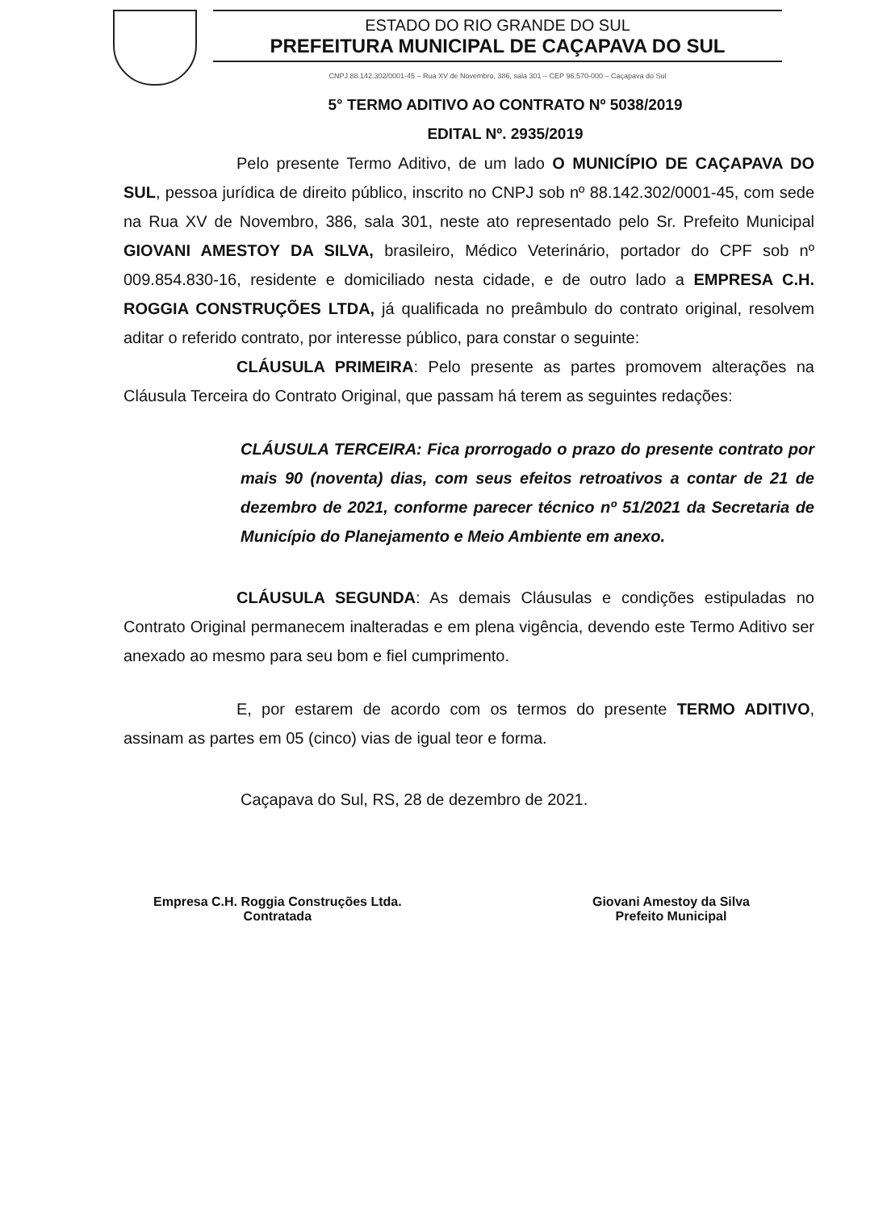ESTADO DO RIO GRANDE DO SUL
PREFEITURA MUNICIPAL DE CAÇAPAVA DO SUL
CNPJ 88.142.302/0001-45 – Rua XV de Novembro, 386, sala 301 – CEP 96.570-000 – Caçapava do Sul
5° TERMO ADITIVO AO CONTRATO Nº 5038/2019
EDITAL Nº. 2935/2019
Pelo presente Termo Aditivo, de um lado O MUNICÍPIO DE CAÇAPAVA DO SUL, pessoa jurídica de direito público, inscrito no CNPJ sob nº 88.142.302/0001-45, com sede na Rua XV de Novembro, 386, sala 301, neste ato representado pelo Sr. Prefeito Municipal GIOVANI AMESTOY DA SILVA, brasileiro, Médico Veterinário, portador do CPF sob nº 009.854.830-16, residente e domiciliado nesta cidade, e de outro lado a EMPRESA C.H. ROGGIA CONSTRUÇÕES LTDA, já qualificada no preâmbulo do contrato original, resolvem aditar o referido contrato, por interesse público, para constar o seguinte:
CLÁUSULA PRIMEIRA: Pelo presente as partes promovem alterações na Cláusula Terceira do Contrato Original, que passam há terem as seguintes redações:
CLÁUSULA TERCEIRA: Fica prorrogado o prazo do presente contrato por mais 90 (noventa) dias, com seus efeitos retroativos a contar de 21 de dezembro de 2021, conforme parecer técnico nº 51/2021 da Secretaria de Município do Planejamento e Meio Ambiente em anexo.
CLÁUSULA SEGUNDA: As demais Cláusulas e condições estipuladas no Contrato Original permanecem inalteradas e em plena vigência, devendo este Termo Aditivo ser anexado ao mesmo para seu bom e fiel cumprimento.
E, por estarem de acordo com os termos do presente TERMO ADITIVO, assinam as partes em 05 (cinco) vias de igual teor e forma.
Caçapava do Sul, RS, 28 de dezembro de 2021.
Empresa C.H. Roggia Construções Ltda.
Contratada
Giovani Amestoy da Silva
Prefeito Municipal